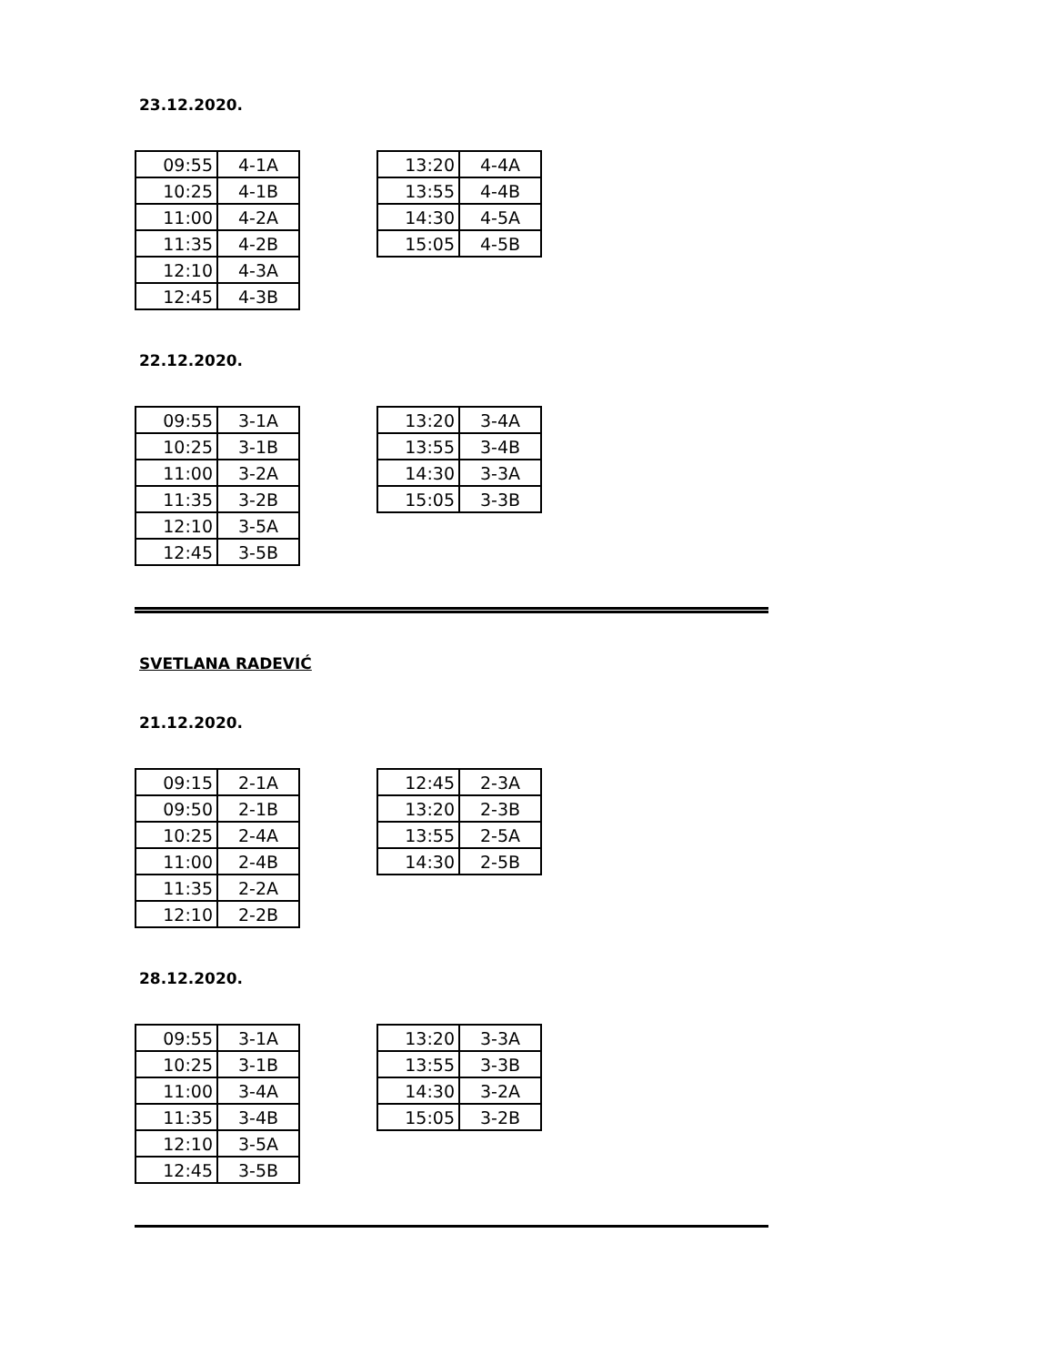23.12.2020.
| 09:55 | 4-1A |
| 10:25 | 4-1B |
| 11:00 | 4-2A |
| 11:35 | 4-2B |
| 12:10 | 4-3A |
| 12:45 | 4-3B |
| 13:20 | 4-4A |
| 13:55 | 4-4B |
| 14:30 | 4-5A |
| 15:05 | 4-5B |
22.12.2020.
| 09:55 | 3-1A |
| 10:25 | 3-1B |
| 11:00 | 3-2A |
| 11:35 | 3-2B |
| 12:10 | 3-5A |
| 12:45 | 3-5B |
| 13:20 | 3-4A |
| 13:55 | 3-4B |
| 14:30 | 3-3A |
| 15:05 | 3-3B |
SVETLANA RADEVIĆ
21.12.2020.
| 09:15 | 2-1A |
| 09:50 | 2-1B |
| 10:25 | 2-4A |
| 11:00 | 2-4B |
| 11:35 | 2-2A |
| 12:10 | 2-2B |
| 12:45 | 2-3A |
| 13:20 | 2-3B |
| 13:55 | 2-5A |
| 14:30 | 2-5B |
28.12.2020.
| 09:55 | 3-1A |
| 10:25 | 3-1B |
| 11:00 | 3-4A |
| 11:35 | 3-4B |
| 12:10 | 3-5A |
| 12:45 | 3-5B |
| 13:20 | 3-3A |
| 13:55 | 3-3B |
| 14:30 | 3-2A |
| 15:05 | 3-2B |